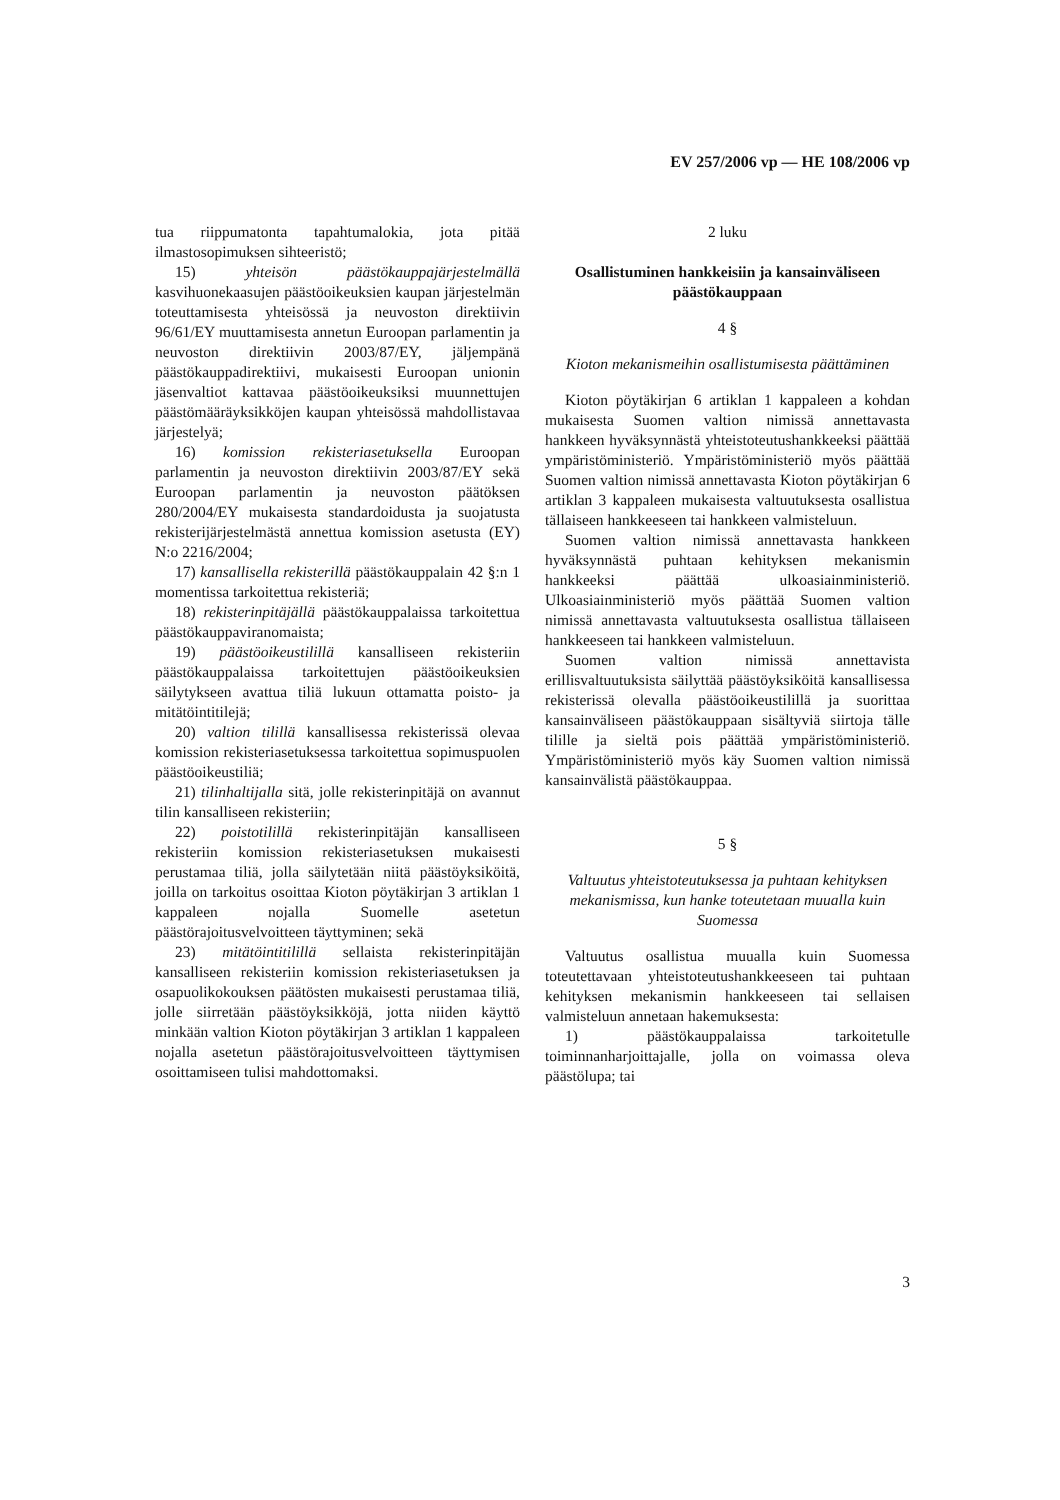EV 257/2006 vp — HE 108/2006 vp
tua riippumatonta tapahtumalokia, jota pitää ilmastosopimuksen sihteeristö;
15) yhteisön päästökauppajärjestelmällä kasvihuonekaasujen päästöoikeuksien kaupan järjestelmän toteuttamisesta yhteisössä ja neuvoston direktiivin 96/61/EY muuttamisesta annetun Euroopan parlamentin ja neuvoston direktiivin 2003/87/EY, jäljempänä päästökauppadirektiivi, mukaisesti Euroopan unionin jäsenvaltiot kattavaa päästöoikeuksiksi muunnettujen päästömääräyksikköjen kaupan yhteisössä mahdollistavaa järjestelyä;
16) komission rekisteriasetuksella Euroopan parlamentin ja neuvoston direktiivin 2003/87/EY sekä Euroopan parlamentin ja neuvoston päätöksen 280/2004/EY mukaisesta standardoidusta ja suojatusta rekisterijärjestelmästä annettua komission asetusta (EY) N:o 2216/2004;
17) kansallisella rekisterillä päästökauppalain 42 §:n 1 momentissa tarkoitettua rekisteriä;
18) rekisterinpitäjällä päästökauppalaissa tarkoitettua päästökauppaviranomaista;
19) päästöoikeustilillä kansalliseen rekisteriin päästökauppalaissa tarkoitettujen päästöoikeuksien säilytykseen avattua tiliä lukuun ottamatta poisto- ja mitätöintitilejä;
20) valtion tilillä kansallisessa rekisterissä olevaa komission rekisteriasetuksessa tarkoitettua sopimuspuolen päästöoikeustiliä;
21) tilinhaltijalla sitä, jolle rekisterinpitäjä on avannut tilin kansalliseen rekisteriin;
22) poistotilillä rekisterinpitäjän kansalliseen rekisteriin komission rekisteriasetuksen mukaisesti perustamaa tiliä, jolla säilytetään niitä päästöyksiköitä, joilla on tarkoitus osoittaa Kioton pöytäkirjan 3 artiklan 1 kappaleen nojalla Suomelle asetetun päästörajoitusvelvoitteen täyttyminen; sekä
23) mitätöintitilillä sellaista rekisterinpitäjän kansalliseen rekisteriin komission rekisteriasetuksen ja osapuolikokouksen päätösten mukaisesti perustamaa tiliä, jolle siirretään päästöyksikköjä, jotta niiden käyttö minkään valtion Kioton pöytäkirjan 3 artiklan 1 kappaleen nojalla asetetun päästörajoitusvelvoitteen täyttymisen osoittamiseen tulisi mahdottomaksi.
2 luku
Osallistuminen hankkeisiin ja kansainväliseen päästökauppaan
4 §
Kioton mekanismeihin osallistumisesta päättäminen
Kioton pöytäkirjan 6 artiklan 1 kappaleen a kohdan mukaisesta Suomen valtion nimissä annettavasta hankkeen hyväksynnästä yhteistoteutushankkeeksi päättää ympäristöministeriö. Ympäristöministeriö myös päättää Suomen valtion nimissä annettavasta Kioton pöytäkirjan 6 artiklan 3 kappaleen mukaisesta valtuutuksesta osallistua tällaiseen hankkeeseen tai hankkeen valmisteluun.
Suomen valtion nimissä annettavasta hankkeen hyväksynnästä puhtaan kehityksen mekanismin hankkeeksi päättää ulkoasiainministeriö. Ulkoasiainministeriö myös päättää Suomen valtion nimissä annettavasta valtuutuksesta osallistua tällaiseen hankkeeseen tai hankkeen valmisteluun.
Suomen valtion nimissä annettavista erillisvaltuutuksista säilyttää päästöyksiköitä kansallisessa rekisterissä olevalla päästöoikeustilillä ja suorittaa kansainväliseen päästökauppaan sisältyviä siirtoja tälle tilille ja sieltä pois päättää ympäristöministeriö. Ympäristöministeriö myös käy Suomen valtion nimissä kansainvälistä päästökauppaa.
5 §
Valtuutus yhteistoteutuksessa ja puhtaan kehityksen mekanismissa, kun hanke toteutetaan muualla kuin Suomessa
Valtuutus osallistua muualla kuin Suomessa toteutettavaan yhteistoteutushankkeeseen tai puhtaan kehityksen mekanismin hankkeeseen tai sellaisen valmisteluun annetaan hakemuksesta:
1) päästökauppalaissa tarkoitetulle toiminnanharjoittajalle, jolla on voimassa oleva päästölupa; tai
3